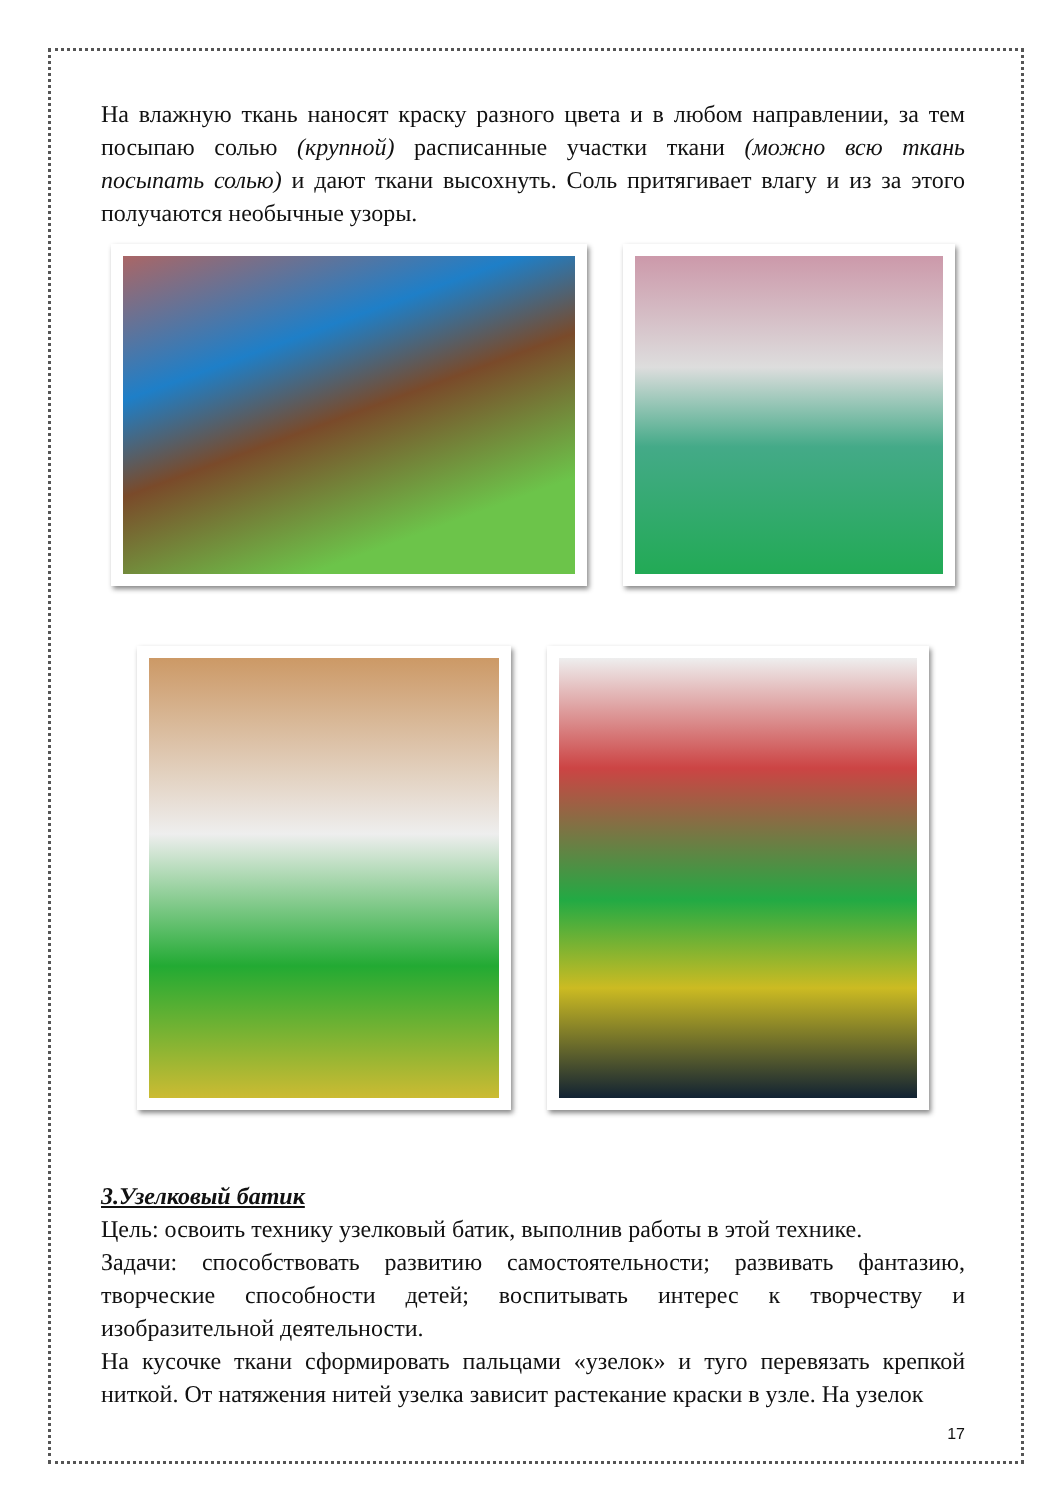На влажную ткань наносят краску разного цвета и в любом направлении, за тем посыпаю солью (крупной) расписанные участки ткани (можно всю ткань посыпать солью) и дают ткани высохнуть. Соль притягивает влагу и из за этого получаются необычные узоры.
3.Узелковый батик
Цель: освоить технику узелковый батик, выполнив работы в этой технике.
Задачи: способствовать развитию самостоятельности; развивать фантазию, творческие способности детей; воспитывать интерес к творчеству и изобразительной деятельности.
На кусочке ткани сформировать пальцами «узелок» и туго перевязать крепкой ниткой. От натяжения нитей узелка зависит растекание краски в узле. На узелок
17